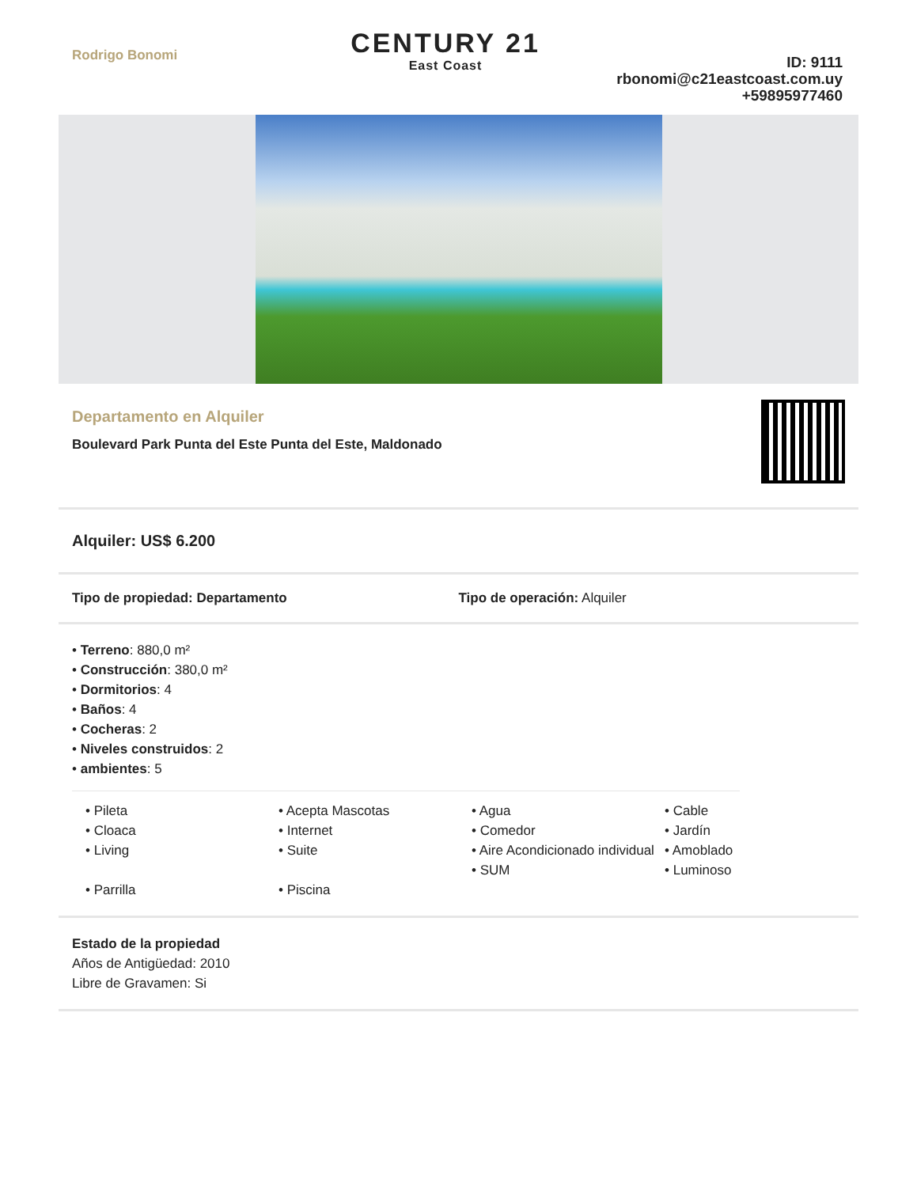Rodrigo Bonomi
CENTURY 21
East Coast
ID: 9111
rbonomi@c21eastcoast.com.uy
+59895977460
Departamento en Alquiler
Boulevard Park Punta del Este Punta del Este, Maldonado
Alquiler: US$ 6.200
Tipo de propiedad: Departamento Tipo de operación: Alquiler
• Terreno: 880,0 m²
• Construcción: 380,0 m²
• Dormitorios: 4
• Baños: 4
• Cocheras: 2
• Niveles construidos: 2
• ambientes: 5
• Pileta
• Cloaca
• Living
• Parrilla
• Acepta Mascotas
• Internet
• Suite
• Piscina
• Agua
• Comedor
• Aire Acondicionado individual
• SUM
• Cable
• Jardín
• Amoblado
• Luminoso
Estado de la propiedad
Años de Antigüedad: 2010
Libre de Gravamen: Si